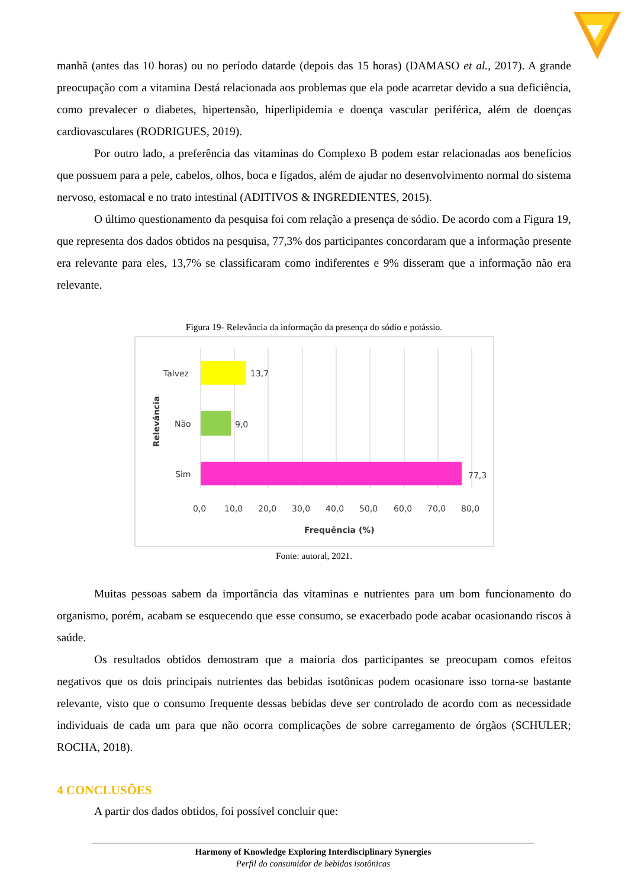manhã (antes das 10 horas) ou no período datarde (depois das 15 horas) (DAMASO et al., 2017). A grande preocupação com a vitamina Destá relacionada aos problemas que ela pode acarretar devido a sua deficiência, como prevalecer o diabetes, hipertensão, hiperlipidemia e doença vascular periférica, além de doenças cardiovasculares (RODRIGUES, 2019).
Por outro lado, a preferência das vitaminas do Complexo B podem estar relacionadas aos benefícios que possuem para a pele, cabelos, olhos, boca e fígados, além de ajudar no desenvolvimento normal do sistema nervoso, estomacal e no trato intestinal (ADITIVOS & INGREDIENTES, 2015).
O último questionamento da pesquisa foi com relação a presença de sódio. De acordo com a Figura 19, que representa dos dados obtidos na pesquisa, 77,3% dos participantes concordaram que a informação presente era relevante para eles, 13,7% se classificaram como indiferentes e 9% disseram que a informação não era relevante.
Figura 19- Relevância da informação da presença do sódio e potássio.
Talvez
13,7
Não
9,0
Sim
77,3
0,0
10,0
20,0
30,0
40,0
50,0
60,0
70,0
80,0
Frequência (%)
Relevância
Fonte: autoral, 2021.
Muitas pessoas sabem da importância das vitaminas e nutrientes para um bom funcionamento do organismo, porém, acabam se esquecendo que esse consumo, se exacerbado pode acabar ocasionando riscos à saúde.
Os resultados obtidos demostram que a maioria dos participantes se preocupam comos efeitos negativos que os dois principais nutrientes das bebidas isotônicas podem ocasionare isso torna-se bastante relevante, visto que o consumo frequente dessas bebidas deve ser controlado de acordo com as necessidade individuais de cada um para que não ocorra complicações de sobre carregamento de órgãos (SCHULER; ROCHA, 2018).
4 CONCLUSÕES
A partir dos dados obtidos, foi possível concluir que:
Harmony of Knowledge Exploring Interdisciplinary Synergies
Perfil do consumidor de bebidas isotônicas